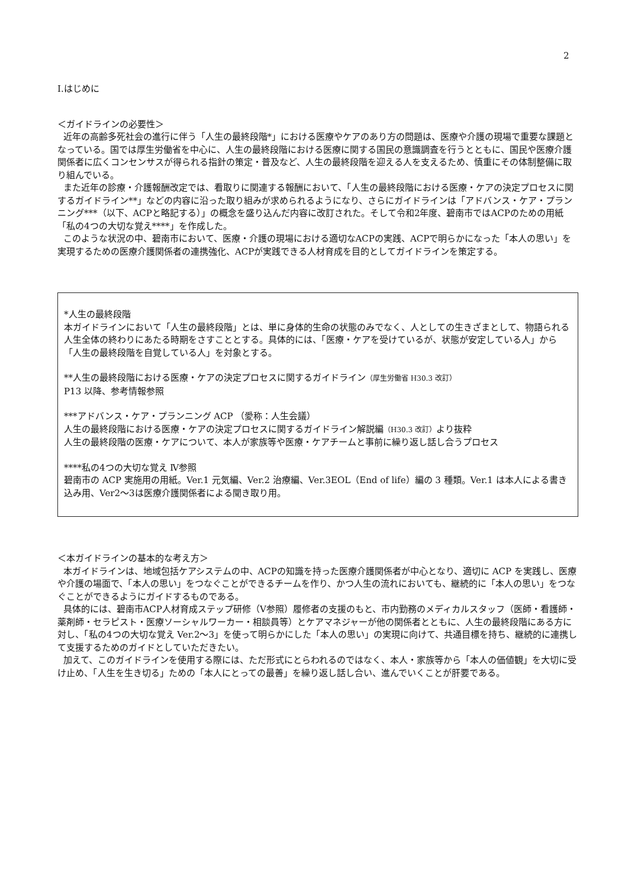2
Ⅰ.はじめに
＜ガイドラインの必要性＞
近年の高齢多死社会の進行に伴う「人生の最終段階*」における医療やケアのあり方の問題は、医療や介護の現場で重要な課題となっている。国では厚生労働省を中心に、人生の最終段階における医療に関する国民の意識調査を行うとともに、国民や医療介護関係者に広くコンセンサスが得られる指針の策定・普及など、人生の最終段階を迎える人を支えるため、慎重にその体制整備に取り組んでいる。
また近年の診療・介護報酬改定では、看取りに関連する報酬において、「人生の最終段階における医療・ケアの決定プロセスに関するガイドライン**」などの内容に沿った取り組みが求められるようになり、さらにガイドラインは「アドバンス・ケア・プランニング***（以下、ACPと略記する）」の概念を盛り込んだ内容に改訂された。そして令和2年度、碧南市ではACPのための用紙「私の4つの大切な覚え****」を作成した。
このような状況の中、碧南市において、医療・介護の現場における適切なACPの実践、ACPで明らかになった「本人の思い」を実現するための医療介護関係者の連携強化、ACPが実践できる人材育成を目的としてガイドラインを策定する。
*人生の最終段階
本ガイドラインにおいて「人生の最終段階」とは、単に身体的生命の状態のみでなく、人としての生きざまとして、物語られる人生全体の終わりにあたる時期をさすこととする。具体的には、「医療・ケアを受けているが、状態が安定している人」から「人生の最終段階を自覚している人」を対象とする。
**人生の最終段階における医療・ケアの決定プロセスに関するガイドライン（厚生労働省 H30.3 改訂）
P13 以降、参考情報参照
***アドバンス・ケア・プランニング ACP （愛称：人生会議）
人生の最終段階における医療・ケアの決定プロセスに関するガイドライン解説編（H30.3 改訂）より抜粋
人生の最終段階の医療・ケアについて、本人が家族等や医療・ケアチームと事前に繰り返し話し合うプロセス
****私の4つの大切な覚え Ⅳ参照
碧南市の ACP 実施用の用紙。Ver.1 元気編、Ver.2 治療編、Ver.3EOL（End of life）編の 3 種類。Ver.1 は本人による書き込み用、Ver2～3は医療介護関係者による聞き取り用。
＜本ガイドラインの基本的な考え方＞
本ガイドラインは、地域包括ケアシステムの中、ACPの知識を持った医療介護関係者が中心となり、適切に ACP を実践し、医療や介護の場面で、「本人の思い」をつなぐことができるチームを作り、かつ人生の流れにおいても、継続的に「本人の思い」をつなぐことができるようにガイドするものである。
具体的には、碧南市ACP人材育成ステップ研修（Ⅴ参照）履修者の支援のもと、市内勤務のメディカルスタッフ（医師・看護師・薬剤師・セラピスト・医療ソーシャルワーカー・相談員等）とケアマネジャーが他の関係者とともに、人生の最終段階にある方に対し、「私の4つの大切な覚え Ver.2～3」を使って明らかにした「本人の思い」の実現に向けて、共通目標を持ち、継続的に連携して支援するためのガイドとしていただきたい。
加えて、このガイドラインを使用する際には、ただ形式にとらわれるのではなく、本人・家族等から「本人の価値観」を大切に受け止め、「人生を生き切る」ための「本人にとっての最善」を繰り返し話し合い、進んでいくことが肝要である。